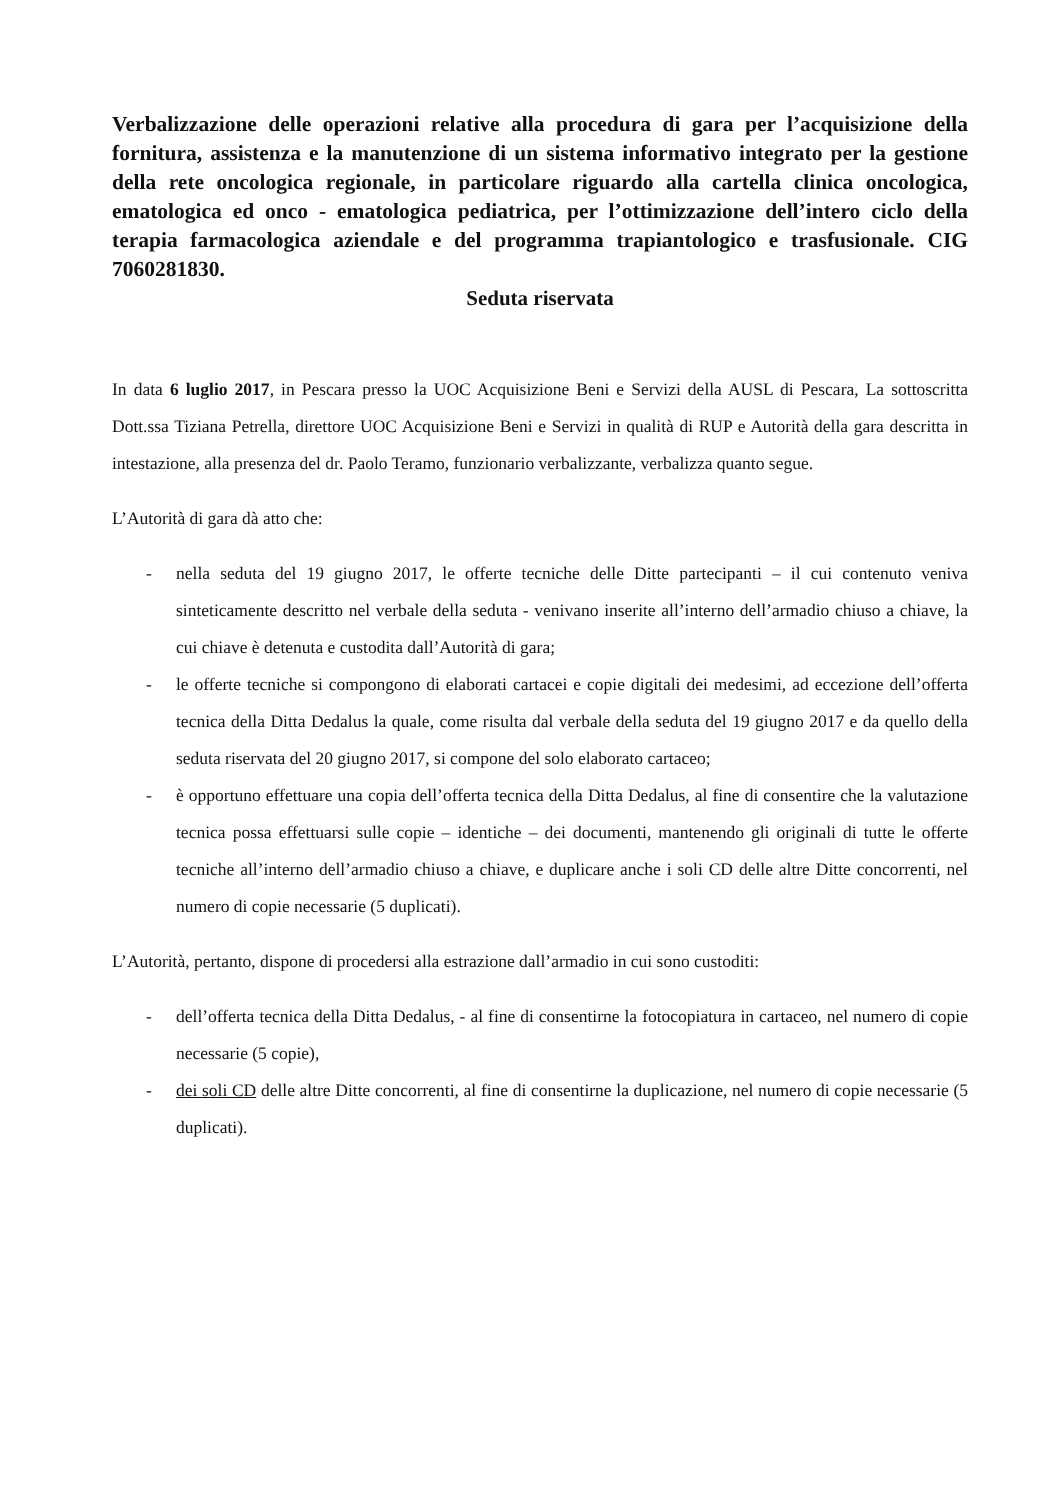Verbalizzazione delle operazioni relative alla procedura di gara per l’acquisizione della fornitura, assistenza e la manutenzione di un sistema informativo integrato per la gestione della rete oncologica regionale, in particolare riguardo alla cartella clinica oncologica, ematologica ed onco - ematologica pediatrica, per l’ottimizzazione dell’intero ciclo della terapia farmacologica aziendale e del programma trapiantologico e trasfusionale. CIG 7060281830.
Seduta riservata
In data 6 luglio 2017, in Pescara presso la UOC Acquisizione Beni e Servizi della AUSL di Pescara, La sottoscritta Dott.ssa Tiziana Petrella, direttore UOC Acquisizione Beni e Servizi in qualità di RUP e Autorità della gara descritta in intestazione, alla presenza del dr. Paolo Teramo, funzionario verbalizzante, verbalizza quanto segue.
L’Autorità di gara dà atto che:
- nella seduta del 19 giugno 2017, le offerte tecniche delle Ditte partecipanti – il cui contenuto veniva sinteticamente descritto nel verbale della seduta - venivano inserite all’interno dell’armadio chiuso a chiave, la cui chiave è detenuta e custodita dall’Autorità di gara;
- le offerte tecniche si compongono di elaborati cartacei e copie digitali dei medesimi, ad eccezione dell’offerta tecnica della Ditta Dedalus la quale, come risulta dal verbale della seduta del 19 giugno 2017 e da quello della seduta riservata del 20 giugno 2017, si compone del solo elaborato cartaceo;
- è opportuno effettuare una copia dell’offerta tecnica della Ditta Dedalus, al fine di consentire che la valutazione tecnica possa effettuarsi sulle copie – identiche – dei documenti, mantenendo gli originali di tutte le offerte tecniche all’interno dell’armadio chiuso a chiave, e duplicare anche i soli CD delle altre Ditte concorrenti, nel numero di copie necessarie (5 duplicati).
L’Autorità, pertanto, dispone di procedersi alla estrazione dall’armadio in cui sono custoditi:
- dell’offerta tecnica della Ditta Dedalus, - al fine di consentirne la fotocopiatura in cartaceo, nel numero di copie necessarie (5 copie),
- dei soli CD delle altre Ditte concorrenti, al fine di consentirne la duplicazione, nel numero di copie necessarie (5 duplicati).